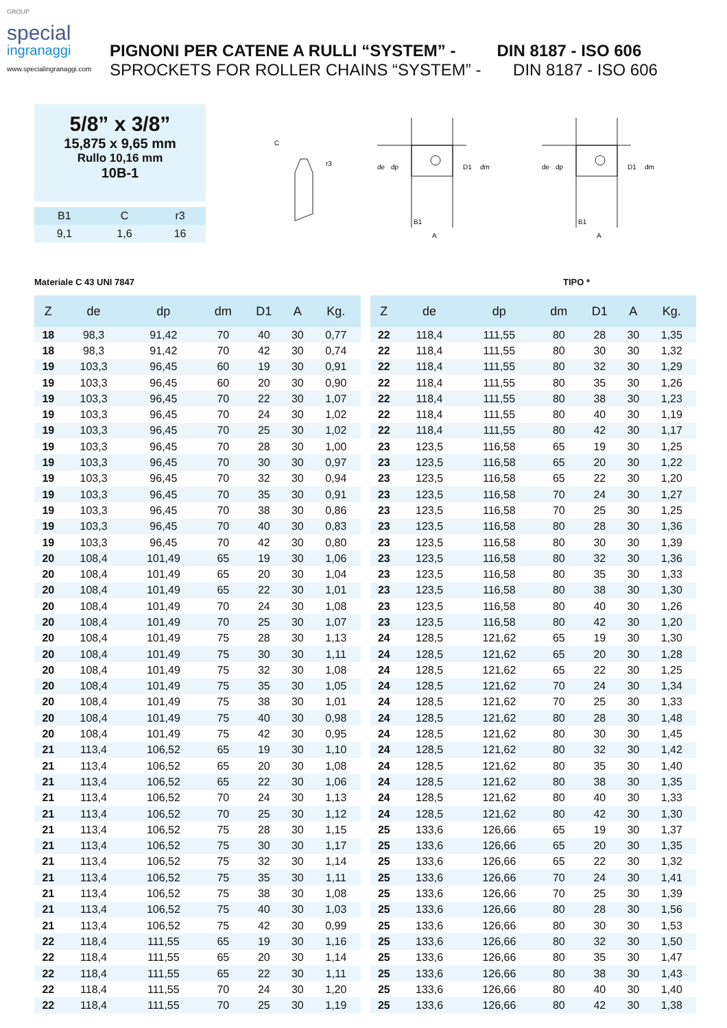GROUP
special
ingranaggi
www.specialingranaggi.com
PIGNONI PER CATENE A RULLI “SYSTEM” - DIN 8187 - ISO 606
SPROCKETS FOR ROLLER CHAINS “SYSTEM” - DIN 8187 - ISO 606
5/8” x 3/8”
15,875 x 9,65 mm
Rullo 10,16 mm
10B-1
| B1 | C | r3 |
| --- | --- | --- |
| 9,1 | 1,6 | 16 |
C
r3
de
dp
D1
dm
B1
A
de
dp
D1
dm
B1
A
Materiale C 43 UNI 7847 TIPO *
| Z | de | dp | dm | D1 | A | Kg. |
| --- | --- | --- | --- | --- | --- | --- |
| 18 | 98,3 | 91,42 | 70 | 40 | 30 | 0,77 |
| 18 | 98,3 | 91,42 | 70 | 42 | 30 | 0,74 |
| 19 | 103,3 | 96,45 | 60 | 19 | 30 | 0,91 |
| 19 | 103,3 | 96,45 | 60 | 20 | 30 | 0,90 |
| 19 | 103,3 | 96,45 | 70 | 22 | 30 | 1,07 |
| 19 | 103,3 | 96,45 | 70 | 24 | 30 | 1,02 |
| 19 | 103,3 | 96,45 | 70 | 25 | 30 | 1,02 |
| 19 | 103,3 | 96,45 | 70 | 28 | 30 | 1,00 |
| 19 | 103,3 | 96,45 | 70 | 30 | 30 | 0,97 |
| 19 | 103,3 | 96,45 | 70 | 32 | 30 | 0,94 |
| 19 | 103,3 | 96,45 | 70 | 35 | 30 | 0,91 |
| 19 | 103,3 | 96,45 | 70 | 38 | 30 | 0,86 |
| 19 | 103,3 | 96,45 | 70 | 40 | 30 | 0,83 |
| 19 | 103,3 | 96,45 | 70 | 42 | 30 | 0,80 |
| 20 | 108,4 | 101,49 | 65 | 19 | 30 | 1,06 |
| 20 | 108,4 | 101,49 | 65 | 20 | 30 | 1,04 |
| 20 | 108,4 | 101,49 | 65 | 22 | 30 | 1,01 |
| 20 | 108,4 | 101,49 | 70 | 24 | 30 | 1,08 |
| 20 | 108,4 | 101,49 | 70 | 25 | 30 | 1,07 |
| 20 | 108,4 | 101,49 | 75 | 28 | 30 | 1,13 |
| 20 | 108,4 | 101,49 | 75 | 30 | 30 | 1,11 |
| 20 | 108,4 | 101,49 | 75 | 32 | 30 | 1,08 |
| 20 | 108,4 | 101,49 | 75 | 35 | 30 | 1,05 |
| 20 | 108,4 | 101,49 | 75 | 38 | 30 | 1,01 |
| 20 | 108,4 | 101,49 | 75 | 40 | 30 | 0,98 |
| 20 | 108,4 | 101,49 | 75 | 42 | 30 | 0,95 |
| 21 | 113,4 | 106,52 | 65 | 19 | 30 | 1,10 |
| 21 | 113,4 | 106,52 | 65 | 20 | 30 | 1,08 |
| 21 | 113,4 | 106,52 | 65 | 22 | 30 | 1,06 |
| 21 | 113,4 | 106,52 | 70 | 24 | 30 | 1,13 |
| 21 | 113,4 | 106,52 | 70 | 25 | 30 | 1,12 |
| 21 | 113,4 | 106,52 | 75 | 28 | 30 | 1,15 |
| 21 | 113,4 | 106,52 | 75 | 30 | 30 | 1,17 |
| 21 | 113,4 | 106,52 | 75 | 32 | 30 | 1,14 |
| 21 | 113,4 | 106,52 | 75 | 35 | 30 | 1,11 |
| 21 | 113,4 | 106,52 | 75 | 38 | 30 | 1,08 |
| 21 | 113,4 | 106,52 | 75 | 40 | 30 | 1,03 |
| 21 | 113,4 | 106,52 | 75 | 42 | 30 | 0,99 |
| 22 | 118,4 | 111,55 | 65 | 19 | 30 | 1,16 |
| 22 | 118,4 | 111,55 | 65 | 20 | 30 | 1,14 |
| 22 | 118,4 | 111,55 | 65 | 22 | 30 | 1,11 |
| 22 | 118,4 | 111,55 | 70 | 24 | 30 | 1,20 |
| 22 | 118,4 | 111,55 | 70 | 25 | 30 | 1,19 |
| Z | de | dp | dm | D1 | A | Kg. |
| --- | --- | --- | --- | --- | --- | --- |
| 22 | 118,4 | 111,55 | 80 | 28 | 30 | 1,35 |
| 22 | 118,4 | 111,55 | 80 | 30 | 30 | 1,32 |
| 22 | 118,4 | 111,55 | 80 | 32 | 30 | 1,29 |
| 22 | 118,4 | 111,55 | 80 | 35 | 30 | 1,26 |
| 22 | 118,4 | 111,55 | 80 | 38 | 30 | 1,23 |
| 22 | 118,4 | 111,55 | 80 | 40 | 30 | 1,19 |
| 22 | 118,4 | 111,55 | 80 | 42 | 30 | 1,17 |
| 23 | 123,5 | 116,58 | 65 | 19 | 30 | 1,25 |
| 23 | 123,5 | 116,58 | 65 | 20 | 30 | 1,22 |
| 23 | 123,5 | 116,58 | 65 | 22 | 30 | 1,20 |
| 23 | 123,5 | 116,58 | 70 | 24 | 30 | 1,27 |
| 23 | 123,5 | 116,58 | 70 | 25 | 30 | 1,25 |
| 23 | 123,5 | 116,58 | 80 | 28 | 30 | 1,36 |
| 23 | 123,5 | 116,58 | 80 | 30 | 30 | 1,39 |
| 23 | 123,5 | 116,58 | 80 | 32 | 30 | 1,36 |
| 23 | 123,5 | 116,58 | 80 | 35 | 30 | 1,33 |
| 23 | 123,5 | 116,58 | 80 | 38 | 30 | 1,30 |
| 23 | 123,5 | 116,58 | 80 | 40 | 30 | 1,26 |
| 23 | 123,5 | 116,58 | 80 | 42 | 30 | 1,20 |
| 24 | 128,5 | 121,62 | 65 | 19 | 30 | 1,30 |
| 24 | 128,5 | 121,62 | 65 | 20 | 30 | 1,28 |
| 24 | 128,5 | 121,62 | 65 | 22 | 30 | 1,25 |
| 24 | 128,5 | 121,62 | 70 | 24 | 30 | 1,34 |
| 24 | 128,5 | 121,62 | 70 | 25 | 30 | 1,33 |
| 24 | 128,5 | 121,62 | 80 | 28 | 30 | 1,48 |
| 24 | 128,5 | 121,62 | 80 | 30 | 30 | 1,45 |
| 24 | 128,5 | 121,62 | 80 | 32 | 30 | 1,42 |
| 24 | 128,5 | 121,62 | 80 | 35 | 30 | 1,40 |
| 24 | 128,5 | 121,62 | 80 | 38 | 30 | 1,35 |
| 24 | 128,5 | 121,62 | 80 | 40 | 30 | 1,33 |
| 24 | 128,5 | 121,62 | 80 | 42 | 30 | 1,30 |
| 25 | 133,6 | 126,66 | 65 | 19 | 30 | 1,37 |
| 25 | 133,6 | 126,66 | 65 | 20 | 30 | 1,35 |
| 25 | 133,6 | 126,66 | 65 | 22 | 30 | 1,32 |
| 25 | 133,6 | 126,66 | 70 | 24 | 30 | 1,41 |
| 25 | 133,6 | 126,66 | 70 | 25 | 30 | 1,39 |
| 25 | 133,6 | 126,66 | 80 | 28 | 30 | 1,56 |
| 25 | 133,6 | 126,66 | 80 | 30 | 30 | 1,53 |
| 25 | 133,6 | 126,66 | 80 | 32 | 30 | 1,50 |
| 25 | 133,6 | 126,66 | 80 | 35 | 30 | 1,47 |
| 25 | 133,6 | 126,66 | 80 | 38 | 30 | 1,43 |
| 25 | 133,6 | 126,66 | 80 | 40 | 30 | 1,40 |
| 25 | 133,6 | 126,66 | 80 | 42 | 30 | 1,38 |